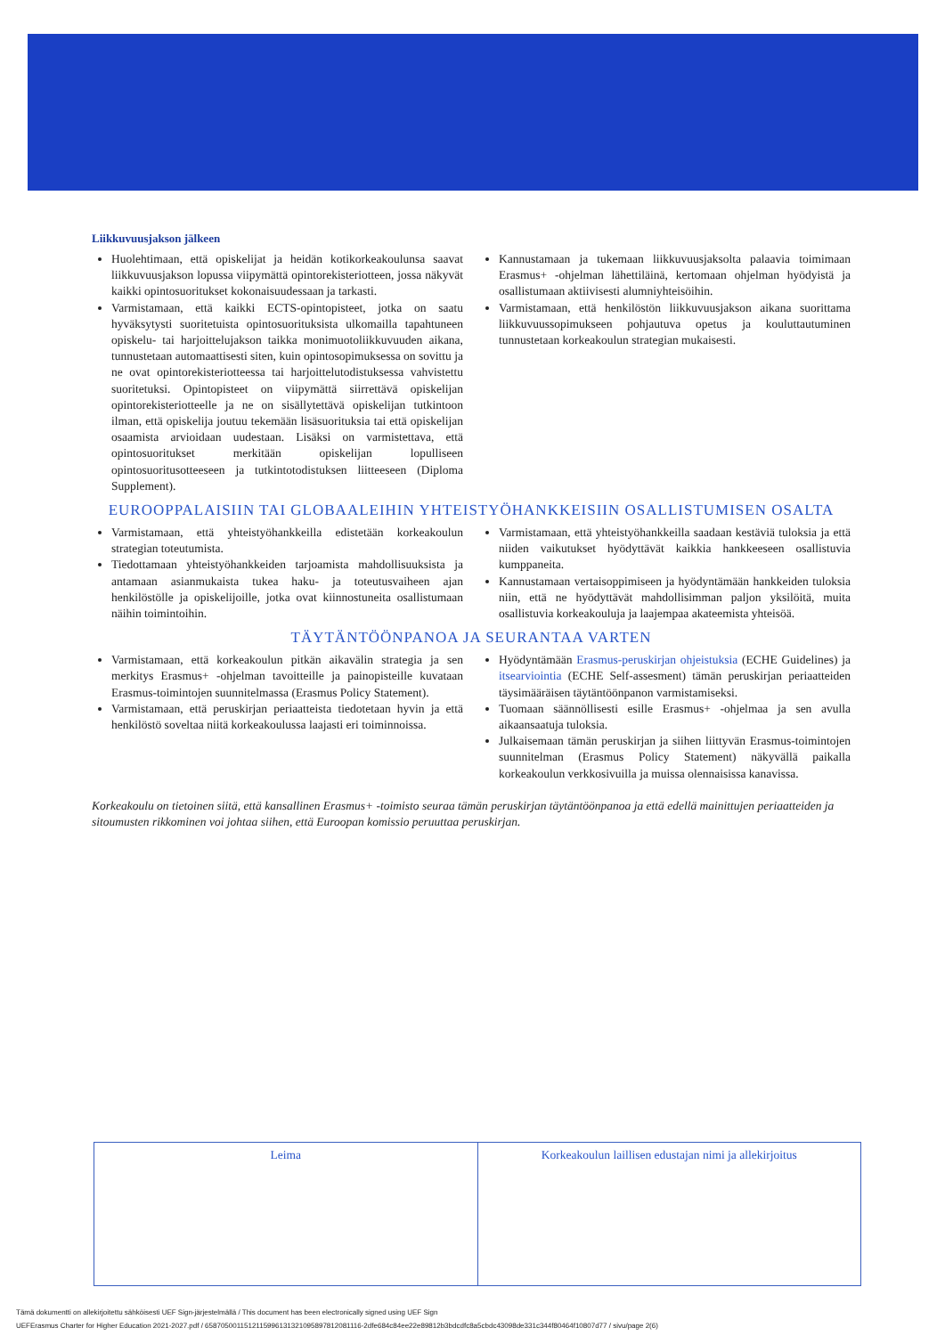Liikkuvuusjakson jälkeen
Huolehtimaan, että opiskelijat ja heidän kotikorkeakoulunsa saavat liikkuvuusjakson lopussa viipymättä opintorekisteriotteen, jossa näkyvät kaikki opintosuoritukset kokonaisuudessaan ja tarkasti.
Varmistamaan, että kaikki ECTS-opintopisteet, jotka on saatu hyväksytysti suoritetuista opintosuorituksista ulkomailla tapahtuneen opiskelu- tai harjoittelujakson taikka monimuotoliikkuvuuden aikana, tunnustetaan automaattisesti siten, kuin opintosopimuksessa on sovittu ja ne ovat opintorekisteriotteessa tai harjoittelutodistuksessa vahvistettu suoritetuksi. Opintopisteet on viipymättä siirrettävä opiskelijan opintorekisteriotteelle ja ne on sisällytettävä opiskelijan tutkintoon ilman, että opiskelija joutuu tekemään lisäsuorituksia tai että opiskelijan osaamista arvioidaan uudestaan. Lisäksi on varmistettava, että opintosuoritukset merkitään opiskelijan lopulliseen opintosuoritusotteeseen ja tutkintotodistuksen liitteeseen (Diploma Supplement).
Kannustamaan ja tukemaan liikkuvuusjaksolta palaavia toimimaan Erasmus+ -ohjelman lähettiläinä, kertomaan ohjelman hyödyistä ja osallistumaan aktiivisesti alumniyhteisöihin.
Varmistamaan, että henkilöstön liikkuvuusjakson aikana suorittama liikkuvuussopimukseen pohjautuva opetus ja kouluttautuminen tunnustetaan korkeakoulun strategian mukaisesti.
EUROOPPALAISIIN TAI GLOBAALEIHIN YHTEISTYÖHANKKEISIIN OSALLISTUMISEN OSALTA
Varmistamaan, että yhteistyöhankkeilla edistetään korkeakoulun strategian toteutumista.
Tiedottamaan yhteistyöhankkeiden tarjoamista mahdollisuuksista ja antamaan asianmukaista tukea haku- ja toteutusvaiheen ajan henkilöstölle ja opiskelijoille, jotka ovat kiinnostuneita osallistumaan näihin toimintoihin.
Varmistamaan, että yhteistyöhankkeilla saadaan kestäviä tuloksia ja että niiden vaikutukset hyödyttävät kaikkia hankkeeseen osallistuvia kumppaneita.
Kannustamaan vertaisoppimiseen ja hyödyntämään hankkeiden tuloksia niin, että ne hyödyttävät mahdollisimman paljon yksilöitä, muita osallistuvia korkeakouluja ja laajempaa akateemista yhteisöä.
TÄYTÄNTÖÖNPANOA JA SEURANTAA VARTEN
Varmistamaan, että korkeakoulun pitkän aikavälin strategia ja sen merkitys Erasmus+ -ohjelman tavoitteille ja painopisteille kuvataan Erasmus-toimintojen suunnitelmassa (Erasmus Policy Statement).
Varmistamaan, että peruskirjan periaatteista tiedotetaan hyvin ja että henkilöstö soveltaa niitä korkeakoulussa laajasti eri toiminnoissa.
Hyödyntämään Erasmus-peruskirjan ohjeistuksia (ECHE Guidelines) ja itsearviointia (ECHE Self-assesment) tämän peruskirjan periaatteiden täysimääräisen täytäntöönpanon varmistamiseksi.
Tuomaan säännöllisesti esille Erasmus+ -ohjelmaa ja sen avulla aikaansaatuja tuloksia.
Julkaisemaan tämän peruskirjan ja siihen liittyvän Erasmus-toimintojen suunnitelman (Erasmus Policy Statement) näkyvällä paikalla korkeakoulun verkkosivuilla ja muissa olennaisissa kanavissa.
Korkeakoulu on tietoinen siitä, että kansallinen Erasmus+ -toimisto seuraa tämän peruskirjan täytäntöönpanoa ja että edellä mainittujen periaatteiden ja sitoumusten rikkominen voi johtaa siihen, että Euroopan komissio peruuttaa peruskirjan.
Leima Korkeakoulun laillisen edustajan nimi ja allekirjoitus
Tämä dokumentti on allekirjoitettu sähköisesti UEF Sign-järjestelmällä / This document has been electronically signed using UEF Sign
UEFErasmus Charter for Higher Education 2021-2027.pdf / 6587050011512115996131321095897812081116-2dfe684c84ee22e89812b3bdcdfc8a5cbdc43098de331c344f80464f10807d77 / sivu/page 2(6)